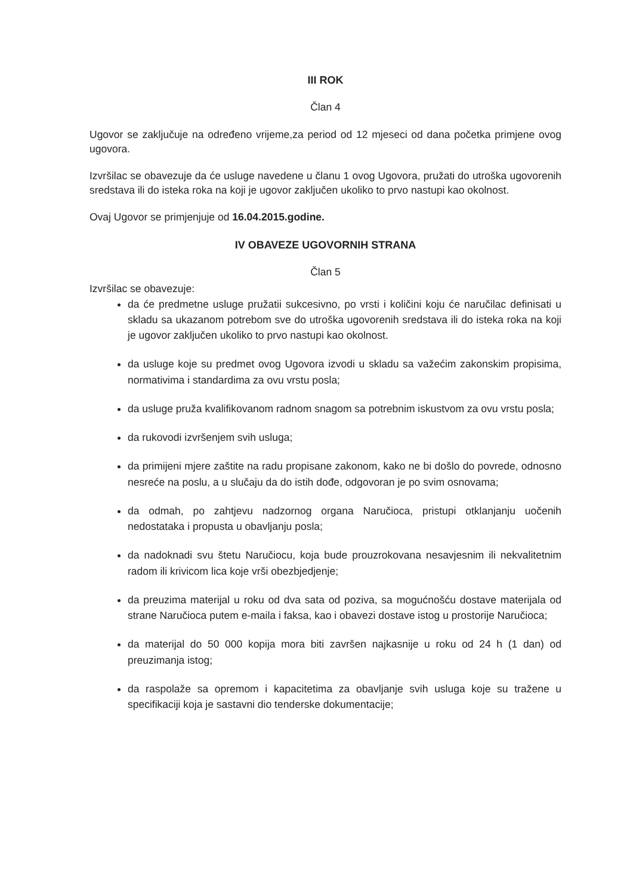III ROK
Član 4
Ugovor se zaključuje na određeno vrijeme,za period od 12 mjeseci od dana početka primjene ovog ugovora.
Izvršilac se obavezuje da će usluge navedene u članu 1 ovog Ugovora, pružati do utroška ugovorenih sredstava ili do isteka roka na koji je ugovor zaključen ukoliko to prvo nastupi kao okolnost.
Ovaj Ugovor se primjenjuje od 16.04.2015.godine.
IV OBAVEZE UGOVORNIH STRANA
Član 5
Izvršilac se obavezuje:
da će predmetne usluge pružatii sukcesivno, po vrsti i količini koju će naručilac definisati u skladu sa ukazanom potrebom sve do utroška ugovorenih sredstava ili do isteka roka na koji je ugovor zaključen ukoliko to prvo nastupi kao okolnost.
da usluge koje su predmet ovog Ugovora izvodi u skladu sa važećim zakonskim propisima, normativima i standardima za ovu vrstu posla;
da usluge pruža kvalifikovanom radnom snagom sa potrebnim iskustvom za ovu vrstu posla;
da rukovodi izvršenjem svih usluga;
da primijeni mjere zaštite na radu propisane zakonom, kako ne bi došlo do povrede, odnosno nesreće na poslu, a u slučaju da do istih dođe, odgovoran je po svim osnovama;
da odmah, po zahtjevu nadzornog organa Naručioca, pristupi otklanjanju uočenih nedostataka i propusta u obavljanju posla;
da nadoknadi svu štetu Naručiocu, koja bude prouzrokovana nesavjesnim ili nekvalitetnim radom ili krivicom lica koje vrši obezbjedjenje;
da preuzima materijal u roku od dva sata od poziva, sa mogućnošću dostave materijala od strane Naručioca putem e-maila i faksa, kao i obavezi dostave istog u prostorije Naručioca;
da materijal do 50 000 kopija mora biti završen najkasnije u roku od 24 h (1 dan) od preuzimanja istog;
da raspolaže sa opremom i kapacitetima za obavljanje svih usluga koje su tražene u specifikaciji koja je sastavni dio tenderske dokumentacije;